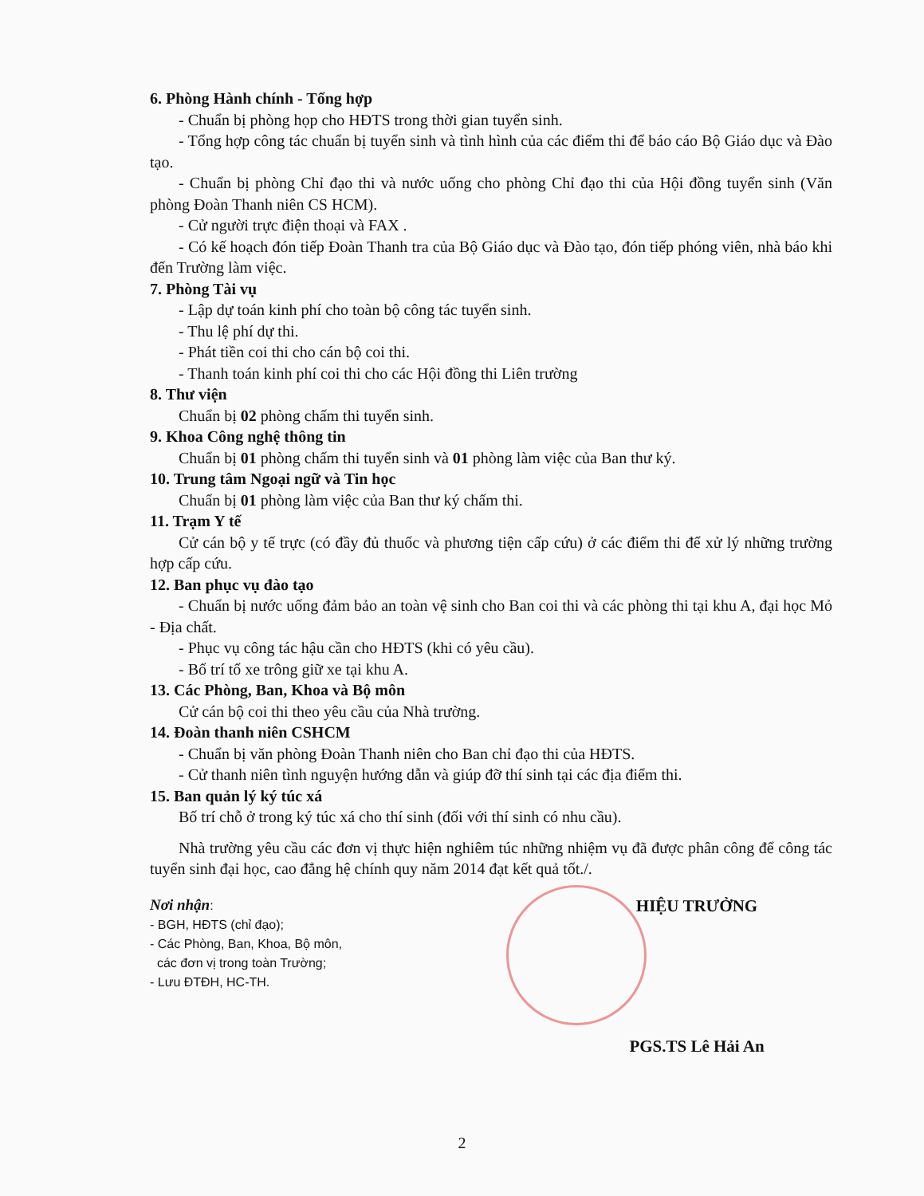6. Phòng Hành chính - Tổng hợp
- Chuẩn bị phòng họp cho HĐTS trong thời gian tuyển sinh.
- Tổng hợp công tác chuẩn bị tuyển sinh và tình hình của các điểm thi để báo cáo Bộ Giáo dục và Đào tạo.
- Chuẩn bị phòng Chỉ đạo thi và nước uống cho phòng Chỉ đạo thi của Hội đồng tuyển sinh (Văn phòng Đoàn Thanh niên CS HCM).
- Cử người trực điện thoại và FAX .
- Có kế hoạch đón tiếp Đoàn Thanh tra của Bộ Giáo dục và Đào tạo, đón tiếp phóng viên, nhà báo khi đến Trường làm việc.
7. Phòng Tài vụ
- Lập dự toán kinh phí cho toàn bộ công tác tuyển sinh.
- Thu lệ phí dự thi.
- Phát tiền coi thi cho cán bộ coi thi.
- Thanh toán kinh phí coi thi cho các Hội đồng thi Liên trường
8. Thư viện
Chuẩn bị 02 phòng chấm thi tuyển sinh.
9. Khoa Công nghệ thông tin
Chuẩn bị 01 phòng chấm thi tuyển sinh và 01 phòng làm việc của Ban thư ký.
10. Trung tâm Ngoại ngữ và Tin học
Chuẩn bị 01 phòng làm việc của Ban thư ký chấm thi.
11. Trạm Y tế
Cử cán bộ y tế trực (có đầy đủ thuốc và phương tiện cấp cứu) ở các điểm thi để xử lý những trường hợp cấp cứu.
12. Ban phục vụ đào tạo
- Chuẩn bị nước uống đảm bảo an toàn vệ sinh cho Ban coi thi và các phòng thi tại khu A, đại học Mỏ - Địa chất.
- Phục vụ công tác hậu cần cho HĐTS (khi có yêu cầu).
- Bố trí tổ xe trông giữ xe tại khu A.
13. Các Phòng, Ban, Khoa và Bộ môn
Cử cán bộ coi thi theo yêu cầu của Nhà trường.
14. Đoàn thanh niên CSHCM
- Chuẩn bị văn phòng Đoàn Thanh niên cho Ban chỉ đạo thi của HĐTS.
- Cử thanh niên tình nguyện hướng dẫn và giúp đỡ thí sinh tại các địa điểm thi.
15. Ban quản lý ký túc xá
Bố trí chỗ ở trong ký túc xá cho thí sinh (đối với thí sinh có nhu cầu).
Nhà trường yêu cầu các đơn vị thực hiện nghiêm túc những nhiệm vụ đã được phân công để công tác tuyển sinh đại học, cao đẳng hệ chính quy năm 2014 đạt kết quả tốt./.
Nơi nhận:
- BGH, HĐTS (chỉ đạo);
- Các Phòng, Ban, Khoa, Bộ môn,
các đơn vị trong toàn Trường;
- Lưu ĐTĐH, HC-TH.
HIỆU TRƯỞNG
PGS.TS Lê Hải An
2